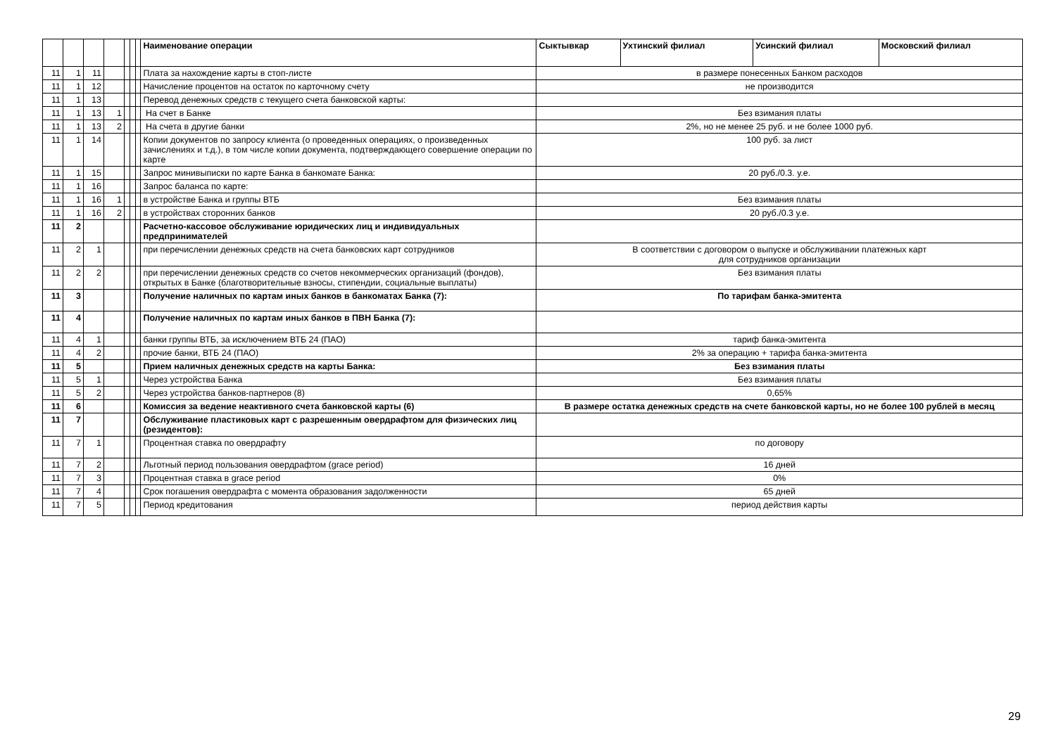| | | | | | | | Наименование операции | Сыктывкар | Ухтинский филиал | Усинский филиал | Московский филиал |
| --- | --- | --- | --- | --- | --- | --- | --- | --- | --- | --- | --- |
| 11 | 1 | 11 | | | | | Плата за нахождение карты в стоп-листе | в размере понесенных Банком расходов | | | |
| 11 | 1 | 12 | | | | | Начисление процентов на остаток по карточному счету | не производится | | | |
| 11 | 1 | 13 | | | | | Перевод денежных средств с текущего счета банковской карты: | | | | |
| 11 | 1 | 13 | 1 | | | | На счет в Банке | Без взимания платы | | | |
| 11 | 1 | 13 | 2 | | | | На счета в другие банки | 2%, но не менее 25 руб. и не более 1000 руб. | | | |
| 11 | 1 | 14 | | | | | Копии документов по запросу клиента (о проведенных операциях, о произведенных зачислениях и т.д.), в том числе копии документа, подтверждающего совершение операции по карте | 100 руб. за лист | | | |
| 11 | 1 | 15 | | | | | Запрос минивыписки по карте Банка в банкомате Банка: | 20 руб./0.3. у.е. | | | |
| 11 | 1 | 16 | | | | | Запрос баланса по карте: | | | | |
| 11 | 1 | 16 | 1 | | | | в устройстве Банка и группы ВТБ | Без взимания платы | | | |
| 11 | 1 | 16 | 2 | | | | в устройствах сторонних банков | 20 руб./0.3 у.е. | | | |
| 11 | 2 | | | | | | Расчетно-кассовое обслуживание юридических лиц и индивидуальных предпринимателей | | | | |
| 11 | 2 | 1 | | | | | при перечислении денежных средств на счета банковских карт сотрудников | В соответствии с договором о выпуске и обслуживании платежных карт для сотрудников организации | | | |
| 11 | 2 | 2 | | | | | при перечислении денежных средств со счетов некоммерческих организаций (фондов), открытых в Банке (благотворительные взносы, стипендии, социальные выплаты) | Без взимания платы | | | |
| 11 | 3 | | | | | | Получение наличных по картам иных банков в банкоматах Банка (7): | По тарифам банка-эмитента | | | |
| 11 | 4 | | | | | | Получение наличных по картам иных банков в ПВН Банка (7): | | | | |
| 11 | 4 | 1 | | | | | банки группы ВТБ, за исключением ВТБ 24 (ПАО) | тариф банка-эмитента | | | |
| 11 | 4 | 2 | | | | | прочие банки, ВТБ 24 (ПАО) | 2% за операцию + тарифа банка-эмитента | | | |
| 11 | 5 | | | | | | Прием наличных денежных средств на карты Банка: | Без взимания платы | | | |
| 11 | 5 | 1 | | | | | Через устройства Банка | Без взимания платы | | | |
| 11 | 5 | 2 | | | | | Через устройства банков-партнеров (8) | 0,65% | | | |
| 11 | 6 | | | | | | Комиссия за ведение неактивного счета банковской карты (6) | В размере остатка денежных средств на счете банковской карты, но не более 100 рублей в месяц | | | |
| 11 | 7 | | | | | | Обслуживание пластиковых карт с разрешенным овердрафтом для физических лиц (резидентов): | | | | |
| 11 | 7 | 1 | | | | | Процентная ставка по овердрафту | по договору | | | |
| 11 | 7 | 2 | | | | | Льготный период пользования овердрафтом (grace period) | 16 дней | | | |
| 11 | 7 | 3 | | | | | Процентная ставка в grace period | 0% | | | |
| 11 | 7 | 4 | | | | | Срок погашения овердрафта с момента образования задолженности | 65 дней | | | |
| 11 | 7 | 5 | | | | | Период кредитования | период действия карты | | | |
29